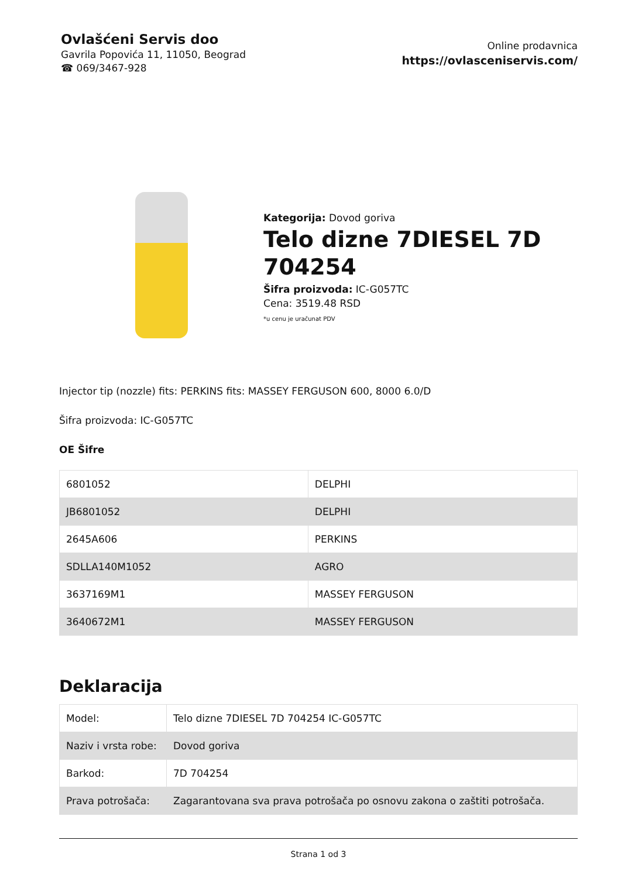Ovlašćeni Servis doo
Gavrila Popovića 11, 11050, Beograd
☎ 069/3467-928
Online prodavnica
https://ovlasceniservis.com/
Kategorija: Dovod goriva
Telo dizne 7DIESEL 7D 704254
Šifra proizvoda: IC-G057TC
Cena: 3519.48 RSD
*u cenu je uračunat PDV
Injector tip (nozzle) fits: PERKINS fits: MASSEY FERGUSON 600, 8000 6.0/D
Šifra proizvoda: IC-G057TC
OE Šifre
| 6801052 | DELPHI |
| JB6801052 | DELPHI |
| 2645A606 | PERKINS |
| SDLLA140M1052 | AGRO |
| 3637169M1 | MASSEY FERGUSON |
| 3640672M1 | MASSEY FERGUSON |
Deklaracija
| Model: | Telo dizne 7DIESEL 7D 704254 IC-G057TC |
| Naziv i vrsta robe: | Dovod goriva |
| Barkod: | 7D 704254 |
| Prava potrošača: | Zagarantovana sva prava potrošača po osnovu zakona o zaštiti potrošača. |
Strana 1 od 3